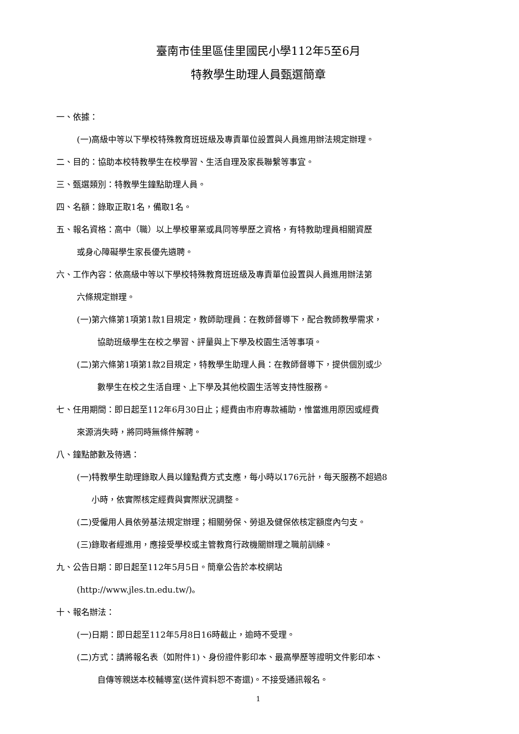臺南市佳里區佳里國民小學112年5至6月
特教學生助理人員甄選簡章
一、依據：
(一)高級中等以下學校特殊教育班班級及專責單位設置與人員進用辦法規定辦理。
二、目的：協助本校特教學生在校學習、生活自理及家長聯繫等事宜。
三、甄選類別：特教學生鐘點助理人員。
四、名額：錄取正取1名，備取1名。
五、報名資格：高中（職）以上學校畢業或具同等學歷之資格，有特教助理員相關資歷
或身心障礙學生家長優先遴聘。
六、工作內容：依高級中等以下學校特殊教育班班級及專責單位設置與人員進用辦法第
六條規定辦理。
(一)第六條第1項第1款1目規定，教師助理員：在教師督導下，配合教師教學需求，
協助班級學生在校之學習、評量與上下學及校園生活等事項。
(二)第六條第1項第1款2目規定，特教學生助理人員：在教師督導下，提供個別或少
數學生在校之生活自理、上下學及其他校園生活等支持性服務。
七、任用期間：即日起至112年6月30日止；經費由市府專款補助，惟當進用原因或經費
來源消失時，將同時無條件解聘。
八、鐘點節數及待遇：
(一)特教學生助理錄取人員以鐘點費方式支應，每小時以176元計，每天服務不超過8
小時，依實際核定經費與實際狀況調整。
(二)受僱用人員依勞基法規定辦理；相關勞保、勞退及健保依核定額度內勻支。
(三)錄取者經進用，應接受學校或主管教育行政機關辦理之職前訓練。
九、公告日期：即日起至112年5月5日。簡章公告於本校網站
(http://www.jles.tn.edu.tw/)。
十、報名辦法：
(一)日期：即日起至112年5月8日16時截止，逾時不受理。
(二)方式：請將報名表（如附件1)、身份證件影印本、最高學歷等證明文件影印本、
自傳等親送本校輔導室(送件資料恕不寄還)。不接受通訊報名。
1